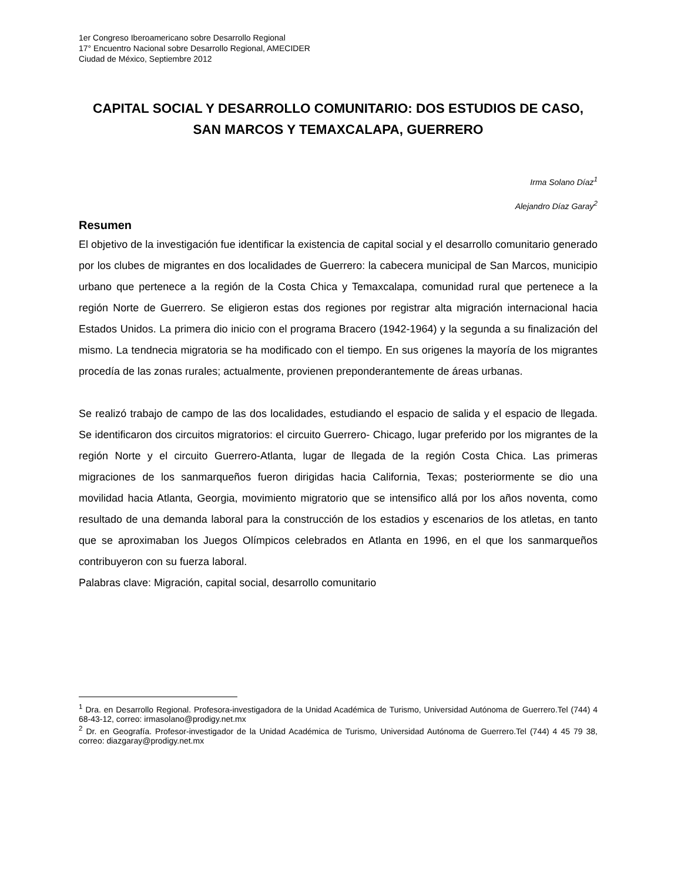1er Congreso Iberoamericano sobre Desarrollo Regional
17° Encuentro Nacional sobre Desarrollo Regional, AMECIDER
Ciudad de México, Septiembre 2012
CAPITAL SOCIAL Y DESARROLLO COMUNITARIO: DOS ESTUDIOS DE CASO, SAN MARCOS Y TEMAXCALAPA, GUERRERO
Irma Solano Díaz<sup>1</sup>
Alejandro Díaz Garay<sup>2</sup>
Resumen
El objetivo de la investigación fue identificar la existencia de capital social y el desarrollo comunitario generado por los clubes de migrantes en dos localidades de Guerrero: la cabecera municipal de San Marcos, municipio urbano que pertenece a la región de la Costa Chica y Temaxcalapa, comunidad rural que pertenece a la región Norte de Guerrero. Se eligieron estas dos regiones por registrar alta migración internacional hacia Estados Unidos. La primera dio inicio con el programa Bracero (1942-1964) y la segunda a su finalización del mismo. La tendnecia migratoria se ha modificado con el tiempo. En sus origenes la mayoría de los migrantes procedía de las zonas rurales; actualmente, provienen preponderantemente de áreas urbanas.
Se realizó trabajo de campo de las dos localidades, estudiando el espacio de salida y el espacio de llegada. Se identificaron dos circuitos migratorios: el circuito Guerrero- Chicago, lugar preferido por los migrantes de la región Norte y el circuito Guerrero-Atlanta, lugar de llegada de la región Costa Chica. Las primeras migraciones de los sanmarqueños fueron dirigidas hacia California, Texas; posteriormente se dio una movilidad hacia Atlanta, Georgia, movimiento migratorio que se intensifico allá por los años noventa, como resultado de una demanda laboral para la construcción de los estadios y escenarios de los atletas, en tanto que se aproximaban los Juegos Olímpicos celebrados en Atlanta en 1996, en el que los sanmarqueños contribuyeron con su fuerza laboral.
Palabras clave: Migración, capital social, desarrollo comunitario
<sup>1</sup> Dra. en Desarrollo Regional. Profesora-investigadora de la Unidad Académica de Turismo, Universidad Autónoma de Guerrero.Tel (744) 4 68-43-12, correo: irmasolano@prodigy.net.mx
<sup>2</sup> Dr. en Geografía. Profesor-investigador de la Unidad Académica de Turismo, Universidad Autónoma de Guerrero.Tel (744) 4 45 79 38, correo: diazgaray@prodigy.net.mx